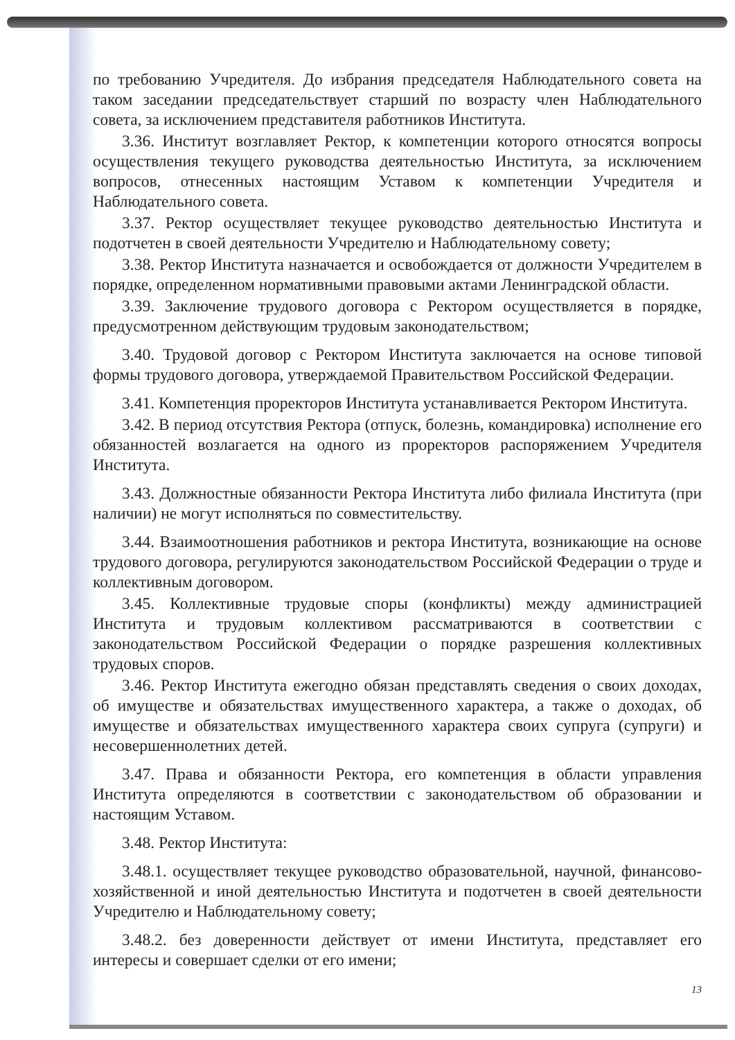по требованию Учредителя. До избрания председателя Наблюдательного совета на таком заседании председательствует старший по возрасту член Наблюдательного совета, за исключением представителя работников Института.
3.36. Институт возглавляет Ректор, к компетенции которого относятся вопросы осуществления текущего руководства деятельностью Института, за исключением вопросов, отнесенных настоящим Уставом к компетенции Учредителя и Наблюдательного совета.
3.37. Ректор осуществляет текущее руководство деятельностью Института и подотчетен в своей деятельности Учредителю и Наблюдательному совету;
3.38. Ректор Института назначается и освобождается от должности Учредителем в порядке, определенном нормативными правовыми актами Ленинградской области.
3.39. Заключение трудового договора с Ректором осуществляется в порядке, предусмотренном действующим трудовым законодательством;
3.40. Трудовой договор с Ректором Института заключается на основе типовой формы трудового договора, утверждаемой Правительством Российской Федерации.
3.41. Компетенция проректоров Института устанавливается Ректором Института.
3.42. В период отсутствия Ректора (отпуск, болезнь, командировка) исполнение его обязанностей возлагается на одного из проректоров распоряжением Учредителя Института.
3.43. Должностные обязанности Ректора Института либо филиала Института (при наличии) не могут исполняться по совместительству.
3.44. Взаимоотношения работников и ректора Института, возникающие на основе трудового договора, регулируются законодательством Российской Федерации о труде и коллективным договором.
3.45. Коллективные трудовые споры (конфликты) между администрацией Института и трудовым коллективом рассматриваются в соответствии с законодательством Российской Федерации о порядке разрешения коллективных трудовых споров.
3.46. Ректор Института ежегодно обязан представлять сведения о своих доходах, об имуществе и обязательствах имущественного характера, а также о доходах, об имуществе и обязательствах имущественного характера своих супруга (супруги) и несовершеннолетних детей.
3.47. Права и обязанности Ректора, его компетенция в области управления Института определяются в соответствии с законодательством об образовании и настоящим Уставом.
3.48. Ректор Института:
3.48.1. осуществляет текущее руководство образовательной, научной, финансово-хозяйственной и иной деятельностью Института и подотчетен в своей деятельности Учредителю и Наблюдательному совету;
3.48.2. без доверенности действует от имени Института, представляет его интересы и совершает сделки от его имени;
13